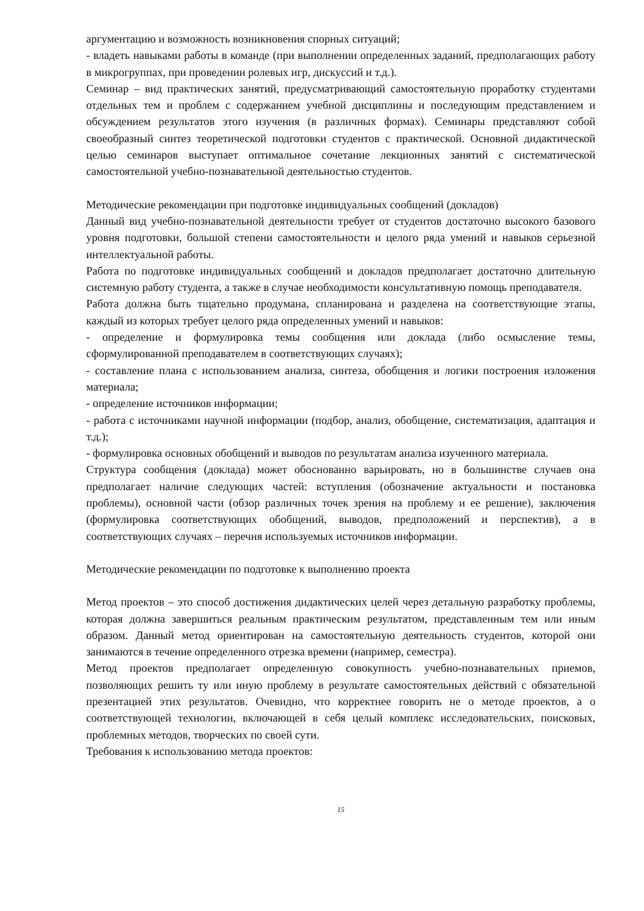аргументацию и возможность возникновения спорных ситуаций;
- владеть навыками работы в команде (при выполнении определенных заданий, предполагающих работу в микрогруппах, при проведении ролевых игр, дискуссий и т.д.).
Семинар – вид практических занятий, предусматривающий самостоятельную проработку студентами отдельных тем и проблем с содержанием учебной дисциплины и последующим представлением и обсуждением результатов этого изучения (в различных формах). Семинары представляют собой своеобразный синтез теоретической подготовки студентов с практической. Основной дидактической целью семинаров выступает оптимальное сочетание лекционных занятий с систематической самостоятельной учебно-познавательной деятельностью студентов.
Методические рекомендации при подготовке индивидуальных сообщений (докладов)
Данный вид учебно-познавательной деятельности требует от студентов достаточно высокого базового уровня подготовки, большой степени самостоятельности и целого ряда умений и навыков серьезной интеллектуальной работы.
Работа по подготовке индивидуальных сообщений и докладов предполагает достаточно длительную системную работу студента, а также в случае необходимости консультативную помощь преподавателя.
Работа должна быть тщательно продумана, спланирована и разделена на соответствующие этапы, каждый из которых требует целого ряда определенных умений и навыков:
- определение и формулировка темы сообщения или доклада (либо осмысление темы, сформулированной преподавателем в соответствующих случаях);
- составление плана с использованием анализа, синтеза, обобщения и логики построения изложения материала;
- определение источников информации;
- работа с источниками научной информации (подбор, анализ, обобщение, систематизация, адаптация и т.д.);
- формулировка основных обобщений и выводов по результатам анализа изученного материала.
Структура сообщения (доклада) может обоснованно варьировать, но в большинстве случаев она предполагает наличие следующих частей: вступления (обозначение актуальности и постановка проблемы), основной части (обзор различных точек зрения на проблему и ее решение), заключения (формулировка соответствующих обобщений, выводов, предположений и перспектив), а в соответствующих случаях – перечня используемых источников информации.
Методические рекомендации по подготовке к выполнению проекта
Метод проектов – это способ достижения дидактических целей через детальную разработку проблемы, которая должна завершиться реальным практическим результатом, представленным тем или иным образом. Данный метод ориентирован на самостоятельную деятельность студентов, которой они занимаются в течение определенного отрезка времени (например, семестра).
Метод проектов предполагает определенную совокупность учебно-познавательных приемов, позволяющих решить ту или иную проблему в результате самостоятельных действий с обязательной презентацией этих результатов. Очевидно, что корректнее говорить не о методе проектов, а о соответствующей технологии, включающей в себя целый комплекс исследовательских, поисковых, проблемных методов, творческих по своей сути.
Требования к использованию метода проектов:
15